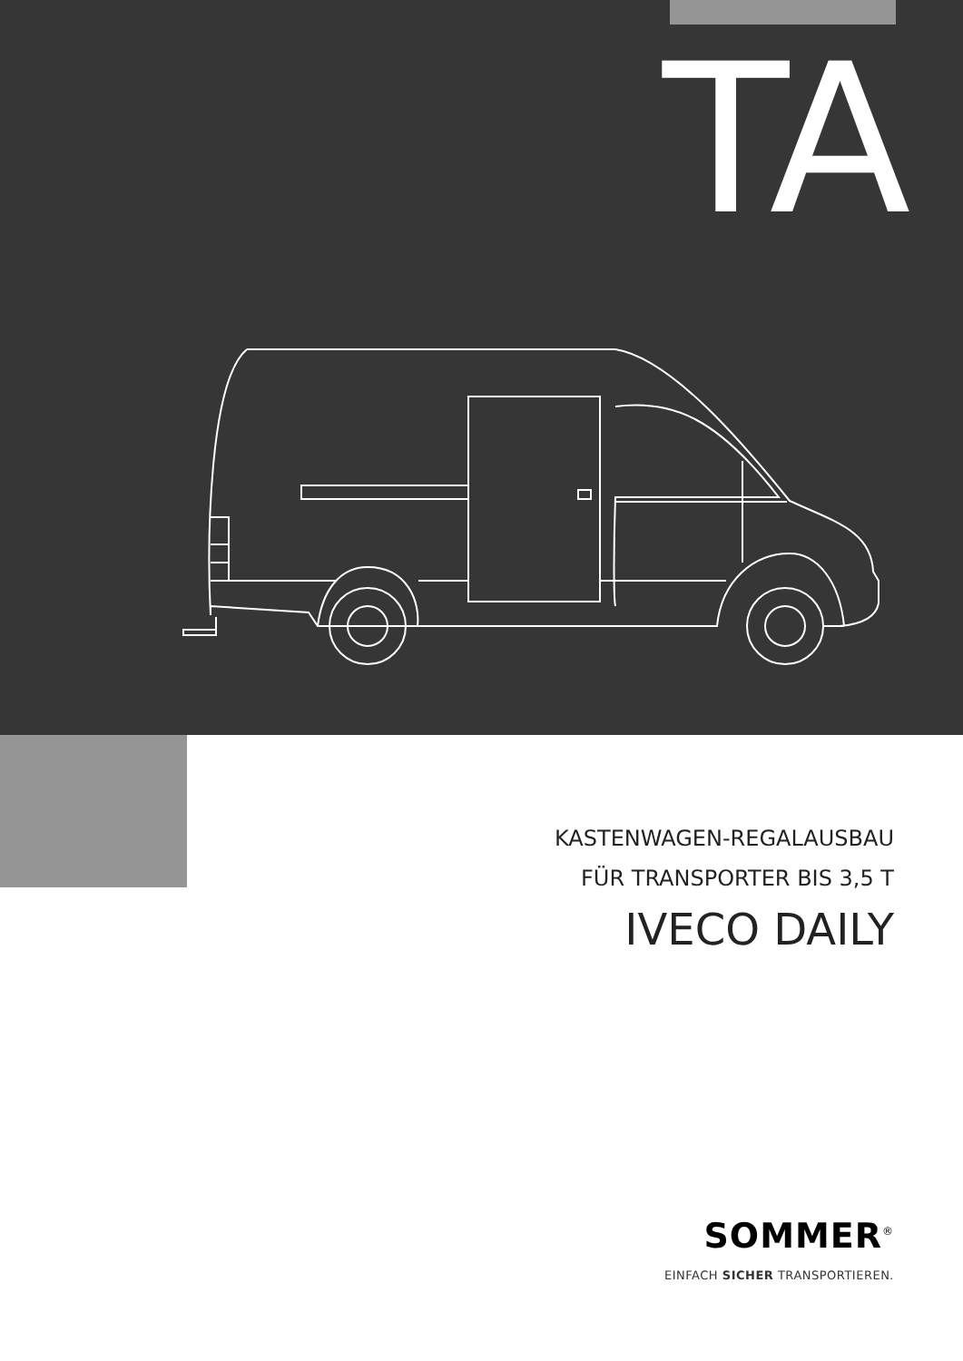TA
KASTENWAGEN-REGALAUSBAU
FÜR TRANSPORTER BIS 3,5 T
IVECO DAILY
SOMMER<sup>®</sup>
EINFACH SICHER TRANSPORTIEREN.